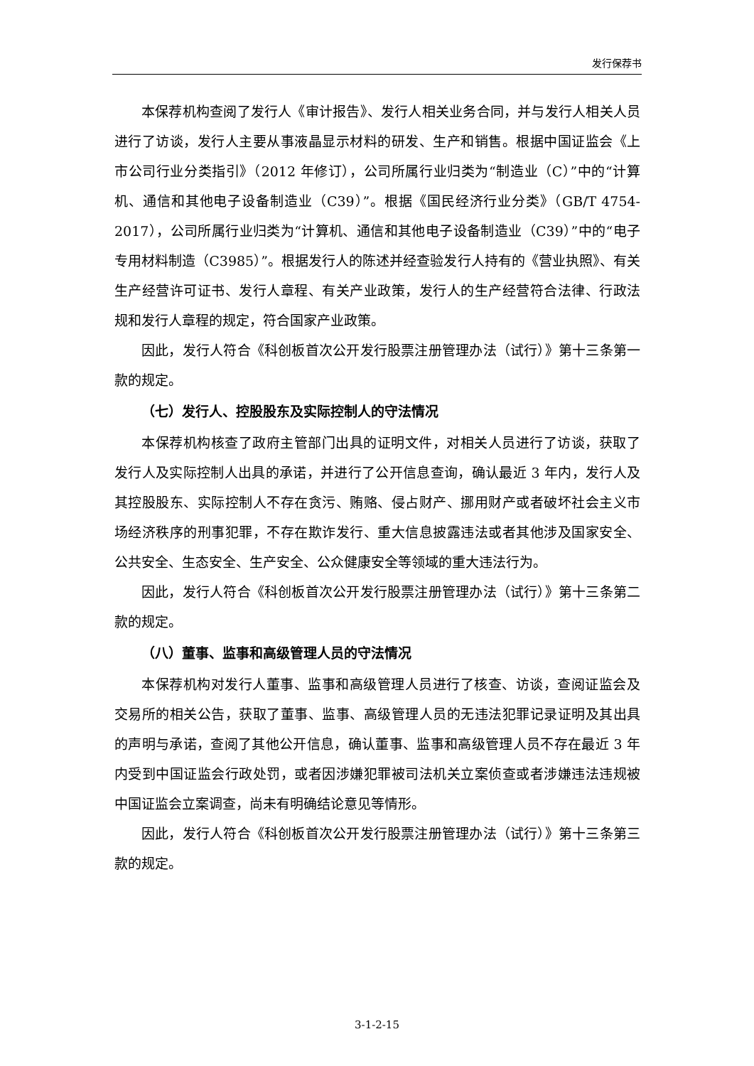发行保荐书
本保荐机构查阅了发行人《审计报告》、发行人相关业务合同，并与发行人相关人员进行了访谈，发行人主要从事液晶显示材料的研发、生产和销售。根据中国证监会《上市公司行业分类指引》（2012 年修订），公司所属行业归类为“制造业（C）”中的“计算机、通信和其他电子设备制造业（C39）”。根据《国民经济行业分类》（GB/T 4754-2017），公司所属行业归类为“计算机、通信和其他电子设备制造业（C39）”中的“电子专用材料制造（C3985）”。根据发行人的陈述并经查验发行人持有的《营业执照》、有关生产经营许可证书、发行人章程、有关产业政策，发行人的生产经营符合法律、行政法规和发行人章程的规定，符合国家产业政策。
因此，发行人符合《科创板首次公开发行股票注册管理办法（试行）》第十三条第一款的规定。
（七）发行人、控股股东及实际控制人的守法情况
本保荐机构核查了政府主管部门出具的证明文件，对相关人员进行了访谈，获取了发行人及实际控制人出具的承诺，并进行了公开信息查询，确认最近 3 年内，发行人及其控股股东、实际控制人不存在贪污、贿赂、侵占财产、挪用财产或者破坏社会主义市场经济秩序的刑事犯罪，不存在欺诈发行、重大信息披露违法或者其他涉及国家安全、公共安全、生态安全、生产安全、公众健康安全等领域的重大违法行为。
因此，发行人符合《科创板首次公开发行股票注册管理办法（试行）》第十三条第二款的规定。
（八）董事、监事和高级管理人员的守法情况
本保荐机构对发行人董事、监事和高级管理人员进行了核查、访谈，查阅证监会及交易所的相关公告，获取了董事、监事、高级管理人员的无违法犯罪记录证明及其出具的声明与承诺，查阅了其他公开信息，确认董事、监事和高级管理人员不存在最近 3 年内受到中国证监会行政处罚，或者因涉嫌犯罪被司法机关立案侦查或者涉嫌违法违规被中国证监会立案调查，尚未有明确结论意见等情形。
因此，发行人符合《科创板首次公开发行股票注册管理办法（试行）》第十三条第三款的规定。
3-1-2-15